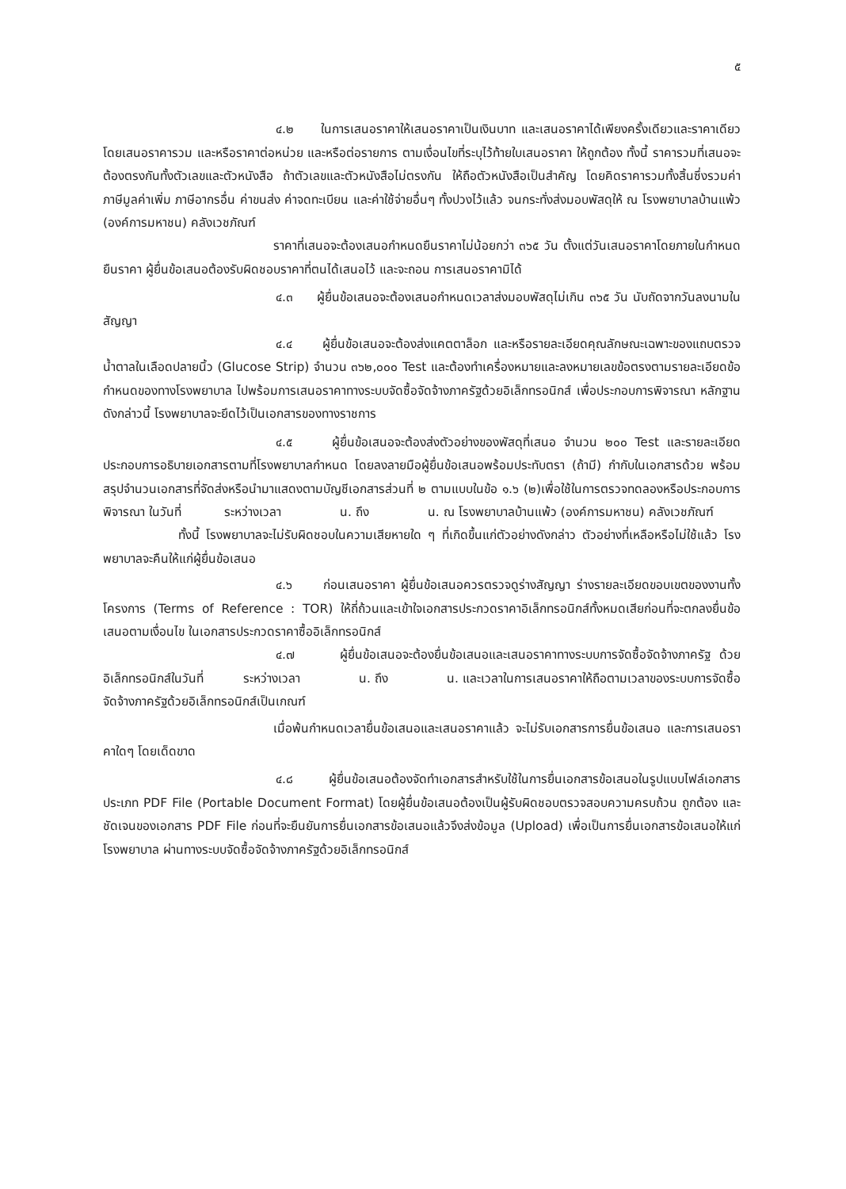๕
๔.๒ ในการเสนอราคาให้เสนอราคาเป็นเงินบาท และเสนอราคาได้เพียงครั้งเดียวและราคาเดียว โดยเสนอราคารวม และหรือราคาต่อหน่วย และหรือต่อรายการ ตามเงื่อนไขที่ระบุไว้ท้ายใบเสนอราคา ให้ถูกต้อง ทั้งนี้ ราคารวมที่เสนอจะต้องตรงกันทั้งตัวเลขและตัวหนังสือ ถ้าตัวเลขและตัวหนังสือไม่ตรงกัน ให้ถือตัวหนังสือเป็นสำคัญ โดยคิดราคารวมทั้งสิ้นซึ่งรวมค่าภาษีมูลค่าเพิ่ม ภาษีอากรอื่น ค่าขนส่ง ค่าจดทะเบียน และค่าใช้จ่ายอื่นๆ ทั้งปวงไว้แล้ว จนกระทั่งส่งมอบพัสดุให้ ณ โรงพยาบาลบ้านแพ้ว (องค์การมหาชน) คลังเวชภัณฑ์
ราคาที่เสนอจะต้องเสนอกำหนดยืนราคาไม่น้อยกว่า ๓๖๕ วัน ตั้งแต่วันเสนอราคาโดยภายในกำหนดยืนราคา ผู้ยื่นข้อเสนอต้องรับผิดชอบราคาที่ตนได้เสนอไว้ และจะถอน การเสนอราคามิได้
๔.๓ ผู้ยื่นข้อเสนอจะต้องเสนอกำหนดเวลาส่งมอบพัสดุไม่เกิน ๓๖๕ วัน นับถัดจากวันลงนามในสัญญา
๔.๔ ผู้ยื่นข้อเสนอจะต้องส่งแคตตาล็อก และหรือรายละเอียดคุณลักษณะเฉพาะของแถบตรวจน้ำตาลในเลือดปลายนิ้ว (Glucose Strip) จำนวน ๓๖๒,๐๐๐ Test และต้องทำเครื่องหมายและลงหมายเลขข้อตรงตามรายละเอียดข้อกำหนดของทางโรงพยาบาล ไปพร้อมการเสนอราคาทางระบบจัดซื้อจัดจ้างภาครัฐด้วยอิเล็กทรอนิกส์ เพื่อประกอบการพิจารณา หลักฐานดังกล่าวนี้ โรงพยาบาลจะยึดไว้เป็นเอกสารของทางราชการ
๔.๕ ผู้ยื่นข้อเสนอจะต้องส่งตัวอย่างของพัสดุที่เสนอ จำนวน ๒๐๐ Test และรายละเอียดประกอบการอธิบายเอกสารตามที่โรงพยาบาลกำหนด โดยลงลายมือผู้ยื่นข้อเสนอพร้อมประทับตรา (ถ้ามี) กำกับในเอกสารด้วย พร้อมสรุปจำนวนเอกสารที่จัดส่งหรือนำมาแสดงตามบัญชีเอกสารส่วนที่ ๒ ตามแบบในข้อ ๑.๖ (๒)เพื่อใช้ในการตรวจทดลองหรือประกอบการพิจารณา ในวันที่ ระหว่างเวลา น. ถึง น. ณ โรงพยาบาลบ้านแพ้ว (องค์การมหาชน) คลังเวชภัณฑ์
ทั้งนี้ โรงพยาบาลจะไม่รับผิดชอบในความเสียหายใด ๆ ที่เกิดขึ้นแก่ตัวอย่างดังกล่าว ตัวอย่างที่เหลือหรือไม่ใช้แล้ว โรงพยาบาลจะคืนให้แก่ผู้ยื่นข้อเสนอ
๔.๖ ก่อนเสนอราคา ผู้ยื่นข้อเสนอควรตรวจดูร่างสัญญา ร่างรายละเอียดขอบเขตของงานทั้งโครงการ (Terms of Reference : TOR) ให้ถี่ถ้วนและเข้าใจเอกสารประกวดราคาอิเล็กทรอนิกส์ทั้งหมดเสียก่อนที่จะตกลงยื่นข้อเสนอตามเงื่อนไข ในเอกสารประกวดราคาซื้ออิเล็กทรอนิกส์
๔.๗ ผู้ยื่นข้อเสนอจะต้องยื่นข้อเสนอและเสนอราคาทางระบบการจัดซื้อจัดจ้างภาครัฐ ด้วยอิเล็กทรอนิกส์ในวันที่ ระหว่างเวลา น. ถึง น. และเวลาในการเสนอราคาให้ถือตามเวลาของระบบการจัดซื้อจัดจ้างภาครัฐด้วยอิเล็กทรอนิกส์เป็นเกณฑ์
เมื่อพ้นกำหนดเวลายื่นข้อเสนอและเสนอราคาแล้ว จะไม่รับเอกสารการยื่นข้อเสนอ และการเสนอราคาใดๆ โดยเด็ดขาด
๔.๘ ผู้ยื่นข้อเสนอต้องจัดทำเอกสารสำหรับใช้ในการยื่นเอกสารข้อเสนอในรูปแบบไฟล์เอกสารประเภท PDF File (Portable Document Format) โดยผู้ยื่นข้อเสนอต้องเป็นผู้รับผิดชอบตรวจสอบความครบถ้วน ถูกต้อง และชัดเจนของเอกสาร PDF File ก่อนที่จะยืนยันการยื่นเอกสารข้อเสนอแล้วจึงส่งข้อมูล (Upload) เพื่อเป็นการยื่นเอกสารข้อเสนอให้แก่ โรงพยาบาล ผ่านทางระบบจัดซื้อจัดจ้างภาครัฐด้วยอิเล็กทรอนิกส์